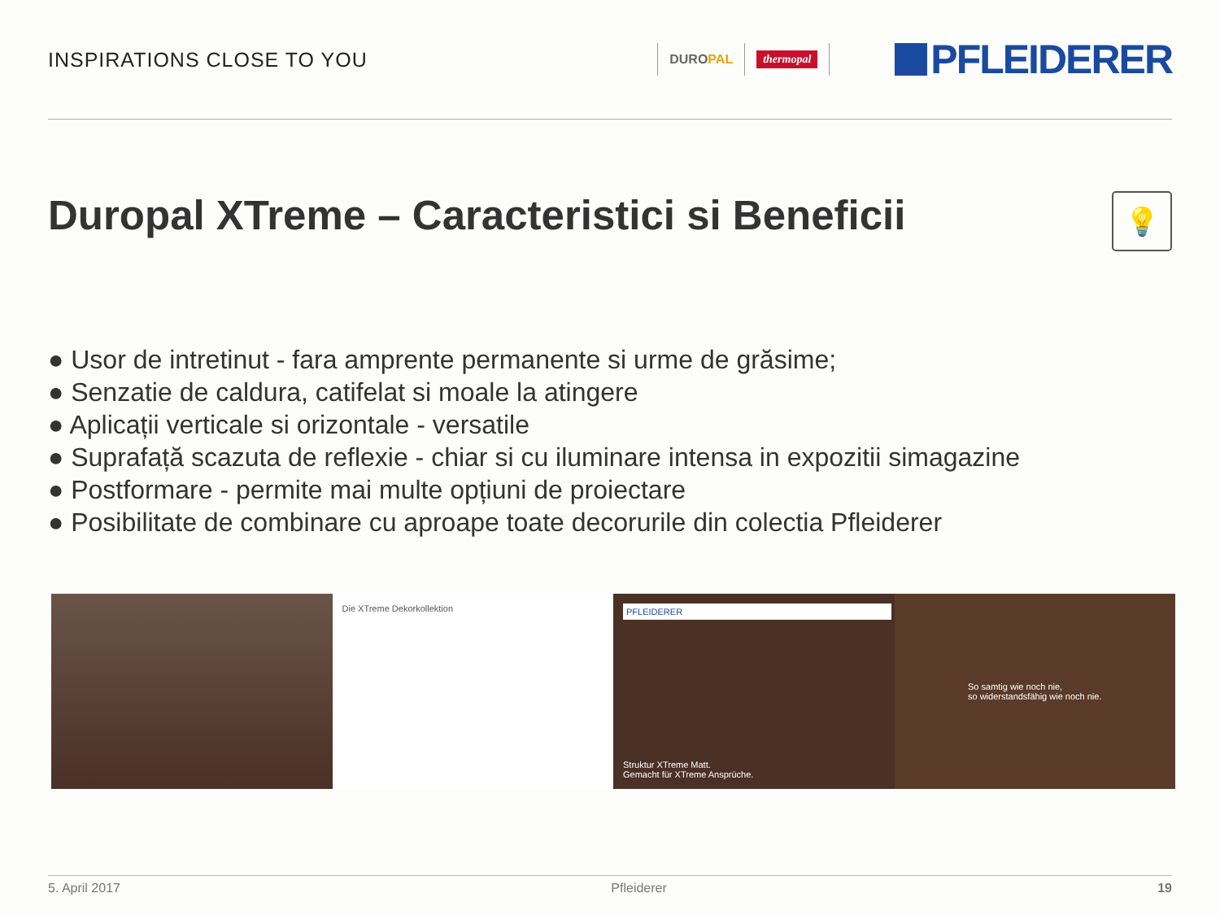INSPIRATIONS CLOSE TO YOU
DUROPAL
thermopal
PFLEIDERER
Duropal XTreme – Caracteristici si Beneficii 💡
● Usor de intretinut - fara amprente permanente si urme de grăsime;
● Senzatie de caldura, catifelat si moale la atingere
● Aplicații verticale si orizontale - versatile
● Suprafață scazuta de reflexie - chiar si cu iluminare intensa in expozitii simagazine
● Postformare - permite mai multe opțiuni de proiectare
● Posibilitate de combinare cu aproape toate decorurile din colectia Pfleiderer
Die XTreme Dekorkollektion
PFLEIDERER
Struktur XTreme Matt.
Gemacht für XTreme Ansprüche.
So samtig wie noch nie,
so widerstandsfähig wie noch nie.
5. April 2017 Pfleiderer 19